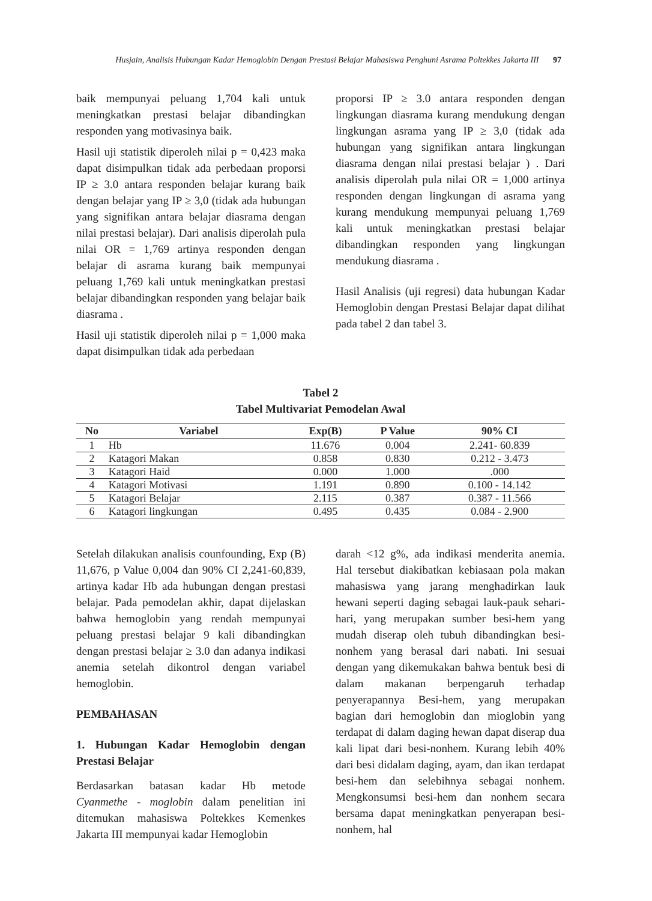Husjain, Analisis Hubungan Kadar Hemoglobin Dengan Prestasi Belajar Mahasiswa Penghuni Asrama Poltekkes Jakarta III 97
baik mempunyai peluang 1,704 kali untuk meningkatkan prestasi belajar dibandingkan responden yang motivasinya baik.
Hasil uji statistik diperoleh nilai p = 0,423 maka dapat disimpulkan tidak ada perbedaan proporsi IP ≥ 3.0 antara responden belajar kurang baik dengan belajar yang IP ≥ 3,0 (tidak ada hubungan yang signifikan antara belajar diasrama dengan nilai prestasi belajar). Dari analisis diperolah pula nilai OR = 1,769 artinya responden dengan belajar di asrama kurang baik mempunyai peluang 1,769 kali untuk meningkatkan prestasi belajar dibandingkan responden yang belajar baik diasrama .
Hasil uji statistik diperoleh nilai p = 1,000 maka dapat disimpulkan tidak ada perbedaan
proporsi IP ≥ 3.0 antara responden dengan lingkungan diasrama kurang mendukung dengan lingkungan asrama yang IP ≥ 3,0 (tidak ada hubungan yang signifikan antara lingkungan diasrama dengan nilai prestasi belajar ) . Dari analisis diperolah pula nilai OR = 1,000 artinya responden dengan lingkungan di asrama yang kurang mendukung mempunyai peluang 1,769 kali untuk meningkatkan prestasi belajar dibandingkan responden yang lingkungan mendukung diasrama .
Hasil Analisis (uji regresi) data hubungan Kadar Hemoglobin dengan Prestasi Belajar dapat dilihat pada tabel 2 dan tabel 3.
Tabel 2
Tabel Multivariat Pemodelan Awal
| No | Variabel | Exp(B) | P Value | 90% CI |
| --- | --- | --- | --- | --- |
| 1 | Hb | 11.676 | 0.004 | 2.241- 60.839 |
| 2 | Katagori Makan | 0.858 | 0.830 | 0.212 - 3.473 |
| 3 | Katagori Haid | 0.000 | 1.000 | .000 |
| 4 | Katagori Motivasi | 1.191 | 0.890 | 0.100 - 14.142 |
| 5 | Katagori Belajar | 2.115 | 0.387 | 0.387 - 11.566 |
| 6 | Katagori lingkungan | 0.495 | 0.435 | 0.084 - 2.900 |
Setelah dilakukan analisis counfounding, Exp (B) 11,676, p Value 0,004 dan 90% CI 2,241-60,839, artinya kadar Hb ada hubungan dengan prestasi belajar. Pada pemodelan akhir, dapat dijelaskan bahwa hemoglobin yang rendah mempunyai peluang prestasi belajar 9 kali dibandingkan dengan prestasi belajar ≥ 3.0 dan adanya indikasi anemia setelah dikontrol dengan variabel hemoglobin.
PEMBAHASAN
1. Hubungan Kadar Hemoglobin dengan Prestasi Belajar
Berdasarkan batasan kadar Hb metode Cyanmethe - moglobin dalam penelitian ini ditemukan mahasiswa Poltekkes Kemenkes Jakarta III mempunyai kadar Hemoglobin
darah <12 g%, ada indikasi menderita anemia. Hal tersebut diakibatkan kebiasaan pola makan mahasiswa yang jarang menghadirkan lauk hewani seperti daging sebagai lauk-pauk sehari-hari, yang merupakan sumber besi-hem yang mudah diserap oleh tubuh dibandingkan besi-nonhem yang berasal dari nabati. Ini sesuai dengan yang dikemukakan bahwa bentuk besi di dalam makanan berpengaruh terhadap penyerapannya Besi-hem, yang merupakan bagian dari hemoglobin dan mioglobin yang terdapat di dalam daging hewan dapat diserap dua kali lipat dari besi-nonhem. Kurang lebih 40% dari besi didalam daging, ayam, dan ikan terdapat besi-hem dan selebihnya sebagai nonhem. Mengkonsumsi besi-hem dan nonhem secara bersama dapat meningkatkan penyerapan besi-nonhem, hal